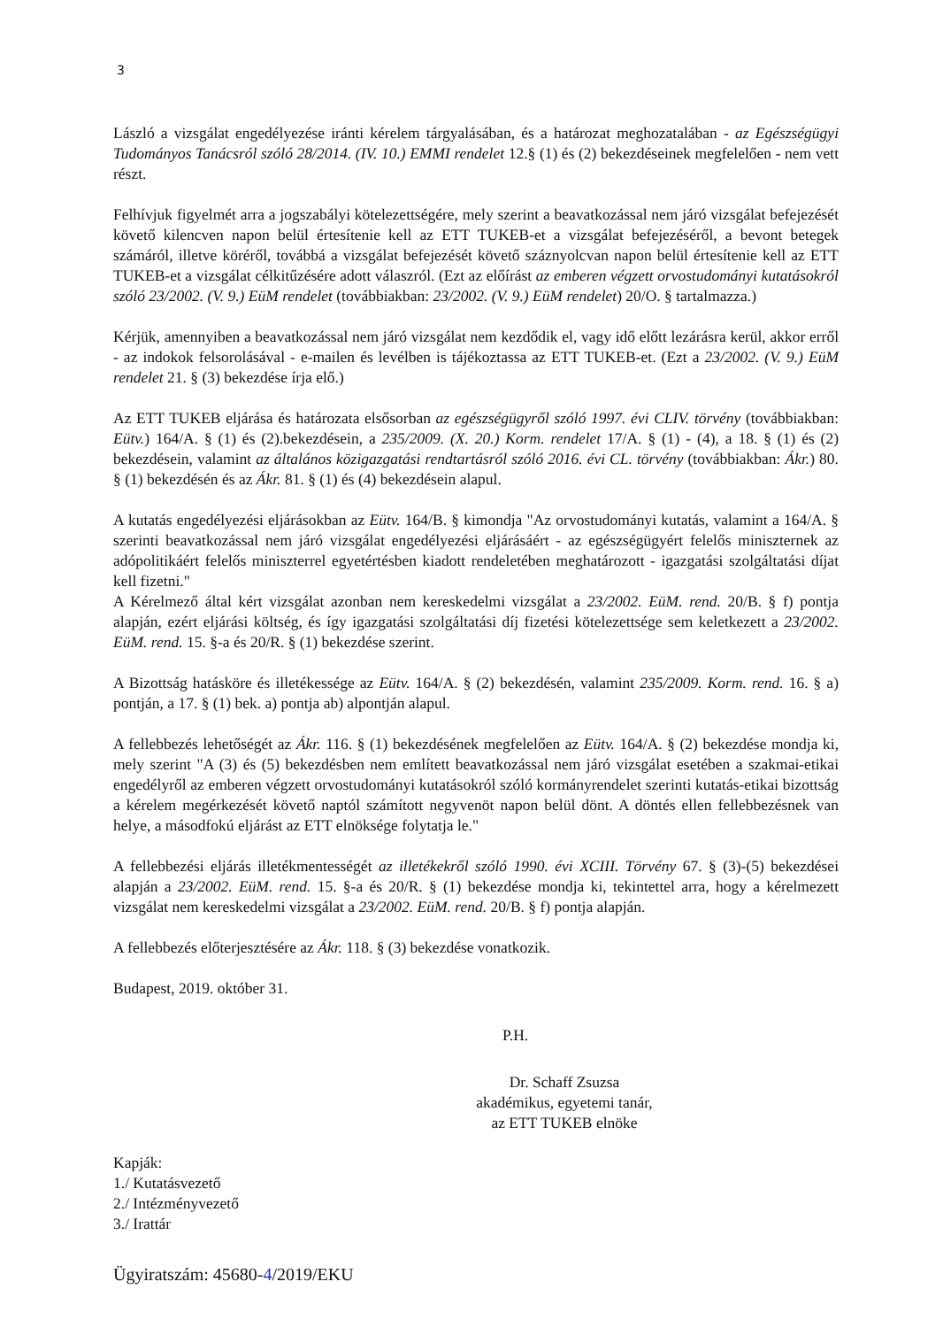3
László a vizsgálat engedélyezése iránti kérelem tárgyalásában, és a határozat meghozatalában - az Egészségügyi Tudományos Tanácsról szóló 28/2014. (IV. 10.) EMMI rendelet 12.§ (1) és (2) bekezdéseinek megfelelően - nem vett részt.
Felhívjuk figyelmét arra a jogszabályi kötelezettségére, mely szerint a beavatkozással nem járó vizsgálat befejezését követő kilencven napon belül értesítenie kell az ETT TUKEB-et a vizsgálat befejezéséről, a bevont betegek számáról, illetve köréről, továbbá a vizsgálat befejezését követő száznyolcvan napon belül értesítenie kell az ETT TUKEB-et a vizsgálat célkitűzésére adott válaszról. (Ezt az előírást az emberen végzett orvostudományi kutatásokról szóló 23/2002. (V. 9.) EüM rendelet (továbbiakban: 23/2002. (V. 9.) EüM rendelet) 20/O. § tartalmazza.)
Kérjük, amennyiben a beavatkozással nem járó vizsgálat nem kezdődik el, vagy idő előtt lezárásra kerül, akkor erről - az indokok felsorolásával - e-mailen és levélben is tájékoztassa az ETT TUKEB-et. (Ezt a 23/2002. (V. 9.) EüM rendelet 21. § (3) bekezdése írja elő.)
Az ETT TUKEB eljárása és határozata elsősorban az egészségügyről szóló 1997. évi CLIV. törvény (továbbiakban: Eütv.) 164/A. § (1) és (2).bekezdésein, a 235/2009. (X. 20.) Korm. rendelet 17/A. § (1) - (4), a 18. § (1) és (2) bekezdésein, valamint az általános közigazgatási rendtartásról szóló 2016. évi CL. törvény (továbbiakban: Ákr.) 80. § (1) bekezdésén és az Ákr. 81. § (1) és (4) bekezdésein alapul.
A kutatás engedélyezési eljárásokban az Eütv. 164/B. § kimondja "Az orvostudományi kutatás, valamint a 164/A. § szerinti beavatkozással nem járó vizsgálat engedélyezési eljárásáért - az egészségügyért felelős miniszternek az adópolitikáért felelős miniszterrel egyetértésben kiadott rendeletében meghatározott - igazgatási szolgáltatási díjat kell fizetni."
A Kérelmező által kért vizsgálat azonban nem kereskedelmi vizsgálat a 23/2002. EüM. rend. 20/B. § f) pontja alapján, ezért eljárási költség, és így igazgatási szolgáltatási díj fizetési kötelezettsége sem keletkezett a 23/2002. EüM. rend. 15. §-a és 20/R. § (1) bekezdése szerint.
A Bizottság hatásköre és illetékessége az Eütv. 164/A. § (2) bekezdésén, valamint 235/2009. Korm. rend. 16. § a) pontján, a 17. § (1) bek. a) pontja ab) alpontján alapul.
A fellebbezés lehetőségét az Ákr. 116. § (1) bekezdésének megfelelően az Eütv. 164/A. § (2) bekezdése mondja ki, mely szerint "A (3) és (5) bekezdésben nem említett beavatkozással nem járó vizsgálat esetében a szakmai-etikai engedélyről az emberen végzett orvostudományi kutatásokról szóló kormányrendelet szerinti kutatás-etikai bizottság a kérelem megérkezését követő naptól számított negyvenöt napon belül dönt. A döntés ellen fellebbezésnek van helye, a másodfokú eljárást az ETT elnöksége folytatja le."
A fellebbezési eljárás illetékmentességét az illetékekről szóló 1990. évi XCIII. Törvény 67. § (3)-(5) bekezdései alapján a 23/2002. EüM. rend. 15. §-a és 20/R. § (1) bekezdése mondja ki, tekintettel arra, hogy a kérelmezett vizsgálat nem kereskedelmi vizsgálat a 23/2002. EüM. rend. 20/B. § f) pontja alapján.
A fellebbezés előterjesztésére az Ákr. 118. § (3) bekezdése vonatkozik.
Budapest, 2019. október 31.
P.H.
Dr. Schaff Zsuzsa
akadémikus, egyetemi tanár,
az ETT TUKEB elnöke
Kapják:
1./ Kutatásvezető
2./ Intézményvezető
3./ Irattár
Ügyiratszám: 45680-4/2019/EKU